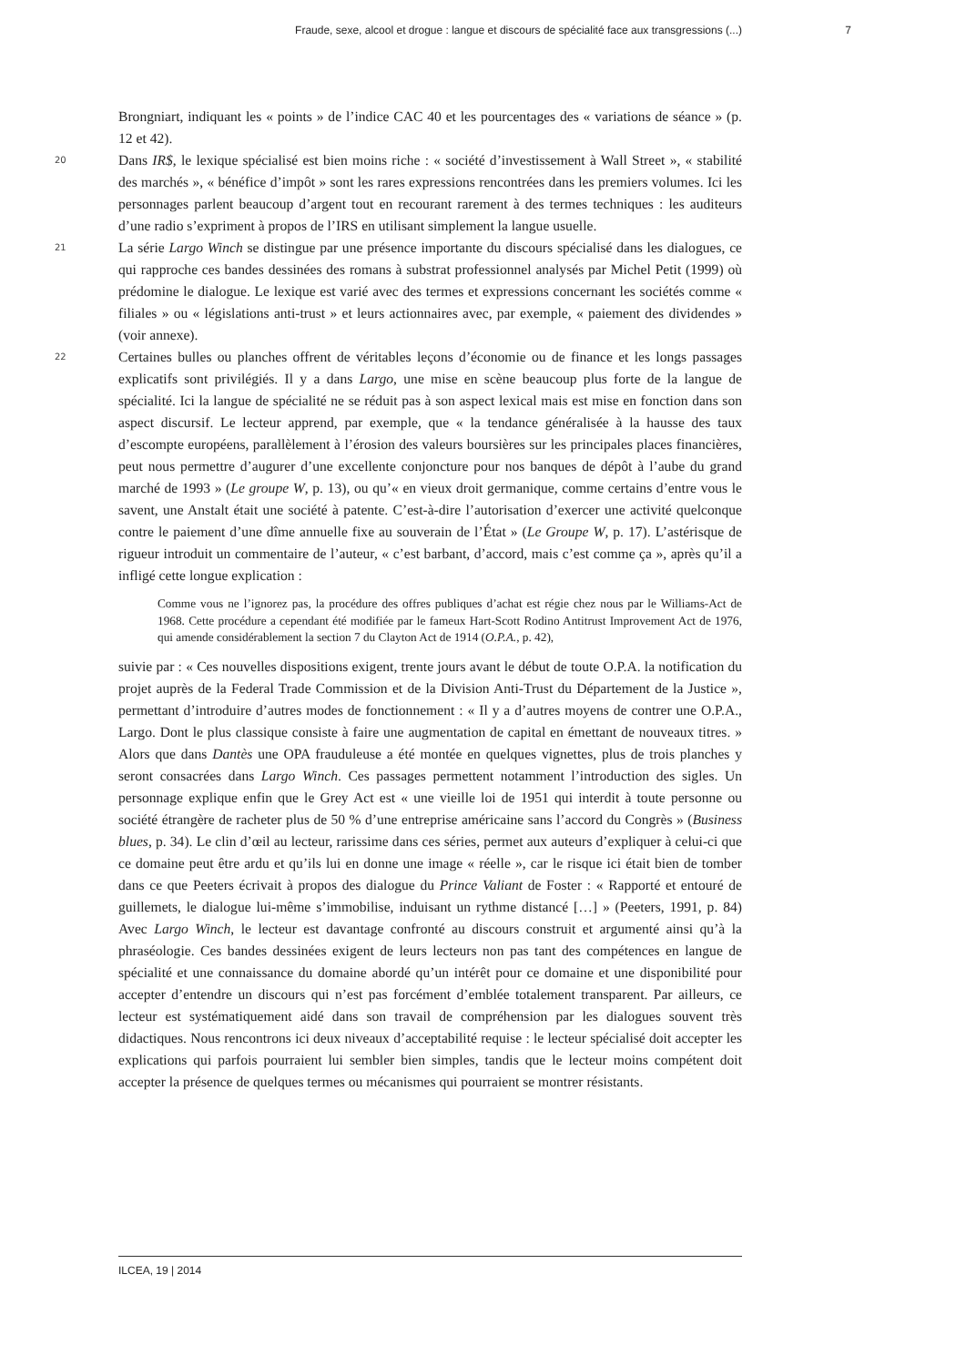Fraude, sexe, alcool et drogue : langue et discours de spécialité face aux transgressions (...) 7
Brongniart, indiquant les « points » de l’indice CAC 40 et les pourcentages des « variations de séance » (p. 12 et 42).
20 Dans IR$, le lexique spécialisé est bien moins riche : « société d’investissement à Wall Street », « stabilité des marchés », « bénéfice d’impôt » sont les rares expressions rencontrées dans les premiers volumes. Ici les personnages parlent beaucoup d’argent tout en recourant rarement à des termes techniques : les auditeurs d’une radio s’expriment à propos de l’IRS en utilisant simplement la langue usuelle.
21 La série Largo Winch se distingue par une présence importante du discours spécialisé dans les dialogues, ce qui rapproche ces bandes dessinées des romans à substrat professionnel analysés par Michel Petit (1999) où prédomine le dialogue. Le lexique est varié avec des termes et expressions concernant les sociétés comme « filiales » ou « législations anti-trust » et leurs actionnaires avec, par exemple, « paiement des dividendes » (voir annexe).
22 Certaines bulles ou planches offrent de véritables leçons d’économie ou de finance et les longs passages explicatifs sont privilégiés. Il y a dans Largo, une mise en scène beaucoup plus forte de la langue de spécialité. Ici la langue de spécialité ne se réduit pas à son aspect lexical mais est mise en fonction dans son aspect discursif. Le lecteur apprend, par exemple, que « la tendance généralisée à la hausse des taux d’escompte européens, parallèlement à l’érosion des valeurs boursières sur les principales places financières, peut nous permettre d’augurer d’une excellente conjoncture pour nos banques de dépôt à l’aube du grand marché de 1993 » (Le groupe W, p. 13), ou qu’« en vieux droit germanique, comme certains d’entre vous le savent, une Anstalt était une société à patente. C’est-à-dire l’autorisation d’exercer une activité quelconque contre le paiement d’une dîme annuelle fixe au souverain de l’État » (Le Groupe W, p. 17). L’astérisque de rigueur introduit un commentaire de l’auteur, « c’est barbant, d’accord, mais c’est comme ça », après qu’il a infligé cette longue explication :
Comme vous ne l’ignorez pas, la procédure des offres publiques d’achat est régie chez nous par le Williams-Act de 1968. Cette procédure a cependant été modifiée par le fameux Hart-Scott Rodino Antitrust Improvement Act de 1976, qui amende considérablement la section 7 du Clayton Act de 1914 (O.P.A., p. 42),
suivie par : « Ces nouvelles dispositions exigent, trente jours avant le début de toute O.P.A. la notification du projet auprès de la Federal Trade Commission et de la Division Anti-Trust du Département de la Justice », permettant d’introduire d’autres modes de fonctionnement : « Il y a d’autres moyens de contrer une O.P.A., Largo. Dont le plus classique consiste à faire une augmentation de capital en émettant de nouveaux titres. » Alors que dans Dantès une OPA frauduleuse a été montée en quelques vignettes, plus de trois planches y seront consacrées dans Largo Winch. Ces passages permettent notamment l’introduction des sigles. Un personnage explique enfin que le Grey Act est « une vieille loi de 1951 qui interdit à toute personne ou société étrangère de racheter plus de 50 % d’une entreprise américaine sans l’accord du Congrès » (Business blues, p. 34). Le clin d’œil au lecteur, rarissime dans ces séries, permet aux auteurs d’expliquer à celui-ci que ce domaine peut être ardu et qu’ils lui en donne une image « réelle », car le risque ici était bien de tomber dans ce que Peeters écrivait à propos des dialogue du Prince Valiant de Foster : « Rapporté et entouré de guillemets, le dialogue lui-même s’immobilise, induisant un rythme distancé […] » (Peeters, 1991, p. 84) Avec Largo Winch, le lecteur est davantage confronté au discours construit et argumenté ainsi qu’à la phraséologie. Ces bandes dessinées exigent de leurs lecteurs non pas tant des compétences en langue de spécialité et une connaissance du domaine abordé qu’un intérêt pour ce domaine et une disponibilité pour accepter d’entendre un discours qui n’est pas forcément d’emblée totalement transparent. Par ailleurs, ce lecteur est systématiquement aidé dans son travail de compréhension par les dialogues souvent très didactiques. Nous rencontrons ici deux niveaux d’acceptabilité requise : le lecteur spécialisé doit accepter les explications qui parfois pourraient lui sembler bien simples, tandis que le lecteur moins compétent doit accepter la présence de quelques termes ou mécanismes qui pourraient se montrer résistants.
ILCEA, 19 | 2014